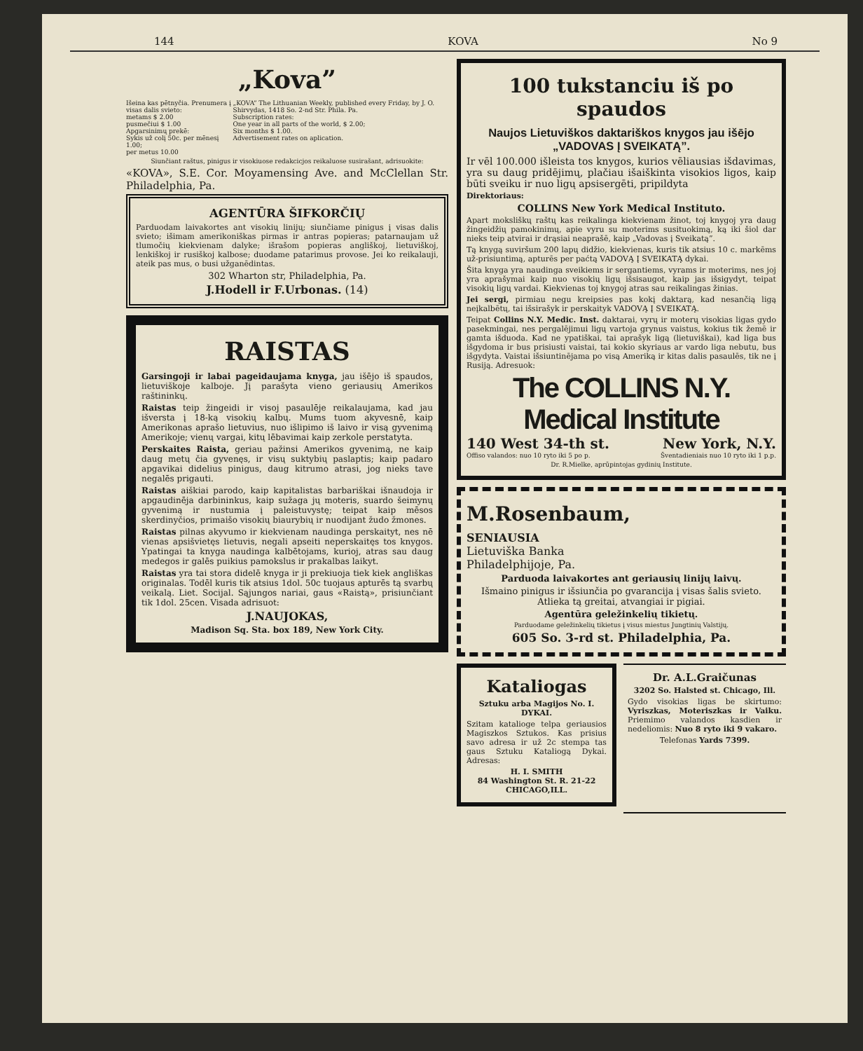144 KOVA No 9
„Kova”
Išeina kas pētnyčia. Prenumera į visas dalis svieto:
metams $ 2.00
pusmečiui $ 1.00
Apgarsinimų prekē:
Sykis už colį 50c. per mēnesį 1.00;
per metus 10.00
„KOVA” The Lithuanian Weekly, published every Friday, by J. O. Shirvydas, 1418 So. 2-nd Str. Phila. Pa.
Subscription rates:
One year in all parts of the world, $ 2.00;
Six months $ 1.00.
Advertisement rates on aplication.
Siunčiant raštus, pinigus ir visokiuose redakcicjos reikaluose susirašant, adrisuokite:
«KOVA», S.E. Cor. Moyamensing Ave. and McClellan Str. Philadelphia, Pa.
AGENTŪRA ŠIFKORČIŲ
Parduodam laivakortes ant visokių linijų; siunčiame pinigus į visas dalis svieto; išimam amerikoniškas pirmas ir antras popieras; patarnaujam už tlumočių kiekvienam dalyke; išrašom popieras angliškoj, lietuviškoj, lenkiškoj ir rusiškoj kalbose; duodame patarimus provose. Jei ko reikalauji, ateik pas mus, o busi užganēdintas.
302 Wharton str, Philadelphia, Pa.
J.Hodell ir F.Urbonas. (14)
RAISTAS
Garsingoji ir labai pageidaujama knyga, jau išējo iš spaudos, lietuviškoje kalboje. Jį parašyta vieno geriausių Amerikos raštininkų.
Raistas teip žingeidi ir visoj pasaulēje reikalaujama, kad jau išversta į 18-ką visokių kalbų. Mums tuom akyvesnē, kaip Amerikonas aprašo lietuvius, nuo išlipimo iš laivo ir visą gyvenimą Amerikoje; vienų vargai, kitų lēbavimai kaip zerkole perstatyta.
Perskaites Raista, geriau pažinsi Amerikos gyvenimą, ne kaip daug metų čia gyvenęs, ir visų suktybių paslaptis; kaip padaro apgavikai didelius pinigus, daug kitrumo atrasi, jog nieks tave negalēs prigauti.
Raistas aiškiai parodo, kaip kapitalistas barbariškai išnaudoja ir apgaudinēja darbininkus, kaip sužaga jų moteris, suardo šeimynų gyvenimą ir nustumia į paleistuvystę; teipat kaip mēsos skerdinyčios, primaišo visokių biaurybių ir nuodijant žudo žmones.
Raistas pilnas akyvumo ir kiekvienam naudinga perskaityt, nes nē vienas apsišvietęs lietuvis, negali apseiti neperskaitęs tos knygos. Ypatingai ta knyga naudinga kalbētojams, kurioj, atras sau daug medegos ir galēs puikius pamokslus ir prakalbas laikyt.
Raistas yra tai stora didelē knyga ir ji prekiuoja tiek kiek angliškas originalas. Todēl kuris tik atsius 1dol. 50c tuojaus apturēs tą svarbų veikalą. Liet. Socijal. Sąjungos nariai, gaus «Raistą», prisiunčiant tik 1dol. 25cen. Visada adrisuot:
J.NAUJOKAS,
Madison Sq. Sta. box 189, New York City.
100 tukstanciu iš po spaudos
Naujos Lietuviškos daktariškos knygos jau išējo „VADOVAS Į SVEIKATĄ”.
Ir vēl 100.000 išleista tos knygos, kurios vēliausias išdavimas, yra su daug pridējimų, plačiau išaiškinta visokios ligos, kaip būti sveiku ir nuo ligų apsisergēti, pripildyta
Direktoriaus:
COLLINS New York Medical Instituto.
Apart moksliškų raštų kas reikalinga kiekvienam žinot, toj knygoj yra daug žingeidžių pamokinimų, apie vyru su moterims susituokimą, ką iki šiol dar nieks teip atvirai ir drąsiai neaprašē, kaip „Vadovas į Sveikatą”.
Tą knygą suviršum 200 lapų didžio, kiekvienas, kuris tik atsius 10 c. markēms už-prisiuntimą, apturēs per paćtą VADOVĄ Į SVEIKATĄ dykai.
Šita knyga yra naudinga sveikiems ir sergantiems, vyrams ir moterims, nes joj yra aprašymai kaip nuo visokių ligų išsisaugot, kaip jas išsigydyt, teipat visokių ligų vardai. Kiekvienas toj knygoj atras sau reikalingas žinias.
Jei sergi, pirmiau negu kreipsies pas kokį daktarą, kad nesančią ligą neįkalbētų, tai išsirašyk ir perskaityk VADOVĄ Į SVEIKATĄ.
Teipat Collins N.Y. Medic. Inst. daktarai, vyrų ir moterų visokias ligas gydo pasekmingai, nes pergalējimui ligų vartoja grynus vaistus, kokius tik žemē ir gamta išduoda. Kad ne ypatiškai, tai aprašyk ligą (lietuviškai), kad liga bus išgydoma ir bus prisiusti vaistai, tai kokio skyriaus ar vardo liga nebutu, bus išgydyta. Vaistai išsiuntinējama po visą Ameriką ir kitas dalis pasaulēs, tik ne į Rusiją. Adresuok:
The COLLINS N.Y. Medical Institute
140 West 34-th st. New York, N.Y.
Offiso valandos: nuo 10 ryto iki 5 po p. Šventadieniais nuo 10 ryto iki 1 p.p.
Dr. R.Mielke, aprūpintojas gydinių Institute.
M.Rosenbaum,
SENIAUSIA
Lietuviška Banka
Philadelphijoje, Pa.
Parduoda laivakortes ant geriausių linijų laivų.
Išmaino pinigus ir išsiunčia po gvarancija į visas šalis svieto. Atlieka tą greitai, atvangiai ir pigiai.
Agentūra geležinkelių tikietų.
Parduodame geležinkelių tikietus į visus miestus Jungtinių Valstijų.
605 So. 3-rd st. Philadelphia, Pa.
Kataliogas
Sztuku arba Magijos No. I. DYKAI.
Szitam kataliogе telpa geriausios Magiszkos Sztukos. Kas prisius savo adresa ir už 2c stempa tas gaus Sztuku Kataliogą Dykai. Adresas:
H. I. SMITH
84 Washington St. R. 21-22 CHICAGO,ILL.
Dr. A.L.Graičunas
3202 So. Halsted st. Chicago, Ill.
Gydo visokias ligas be skirtumo: Vyriszkas, Moteriszkas ir Vaiku. Priemimo valandos kasdien ir nedeliomis: Nuo 8 ryto iki 9 vakaro.
Telefonas Yards 7399.